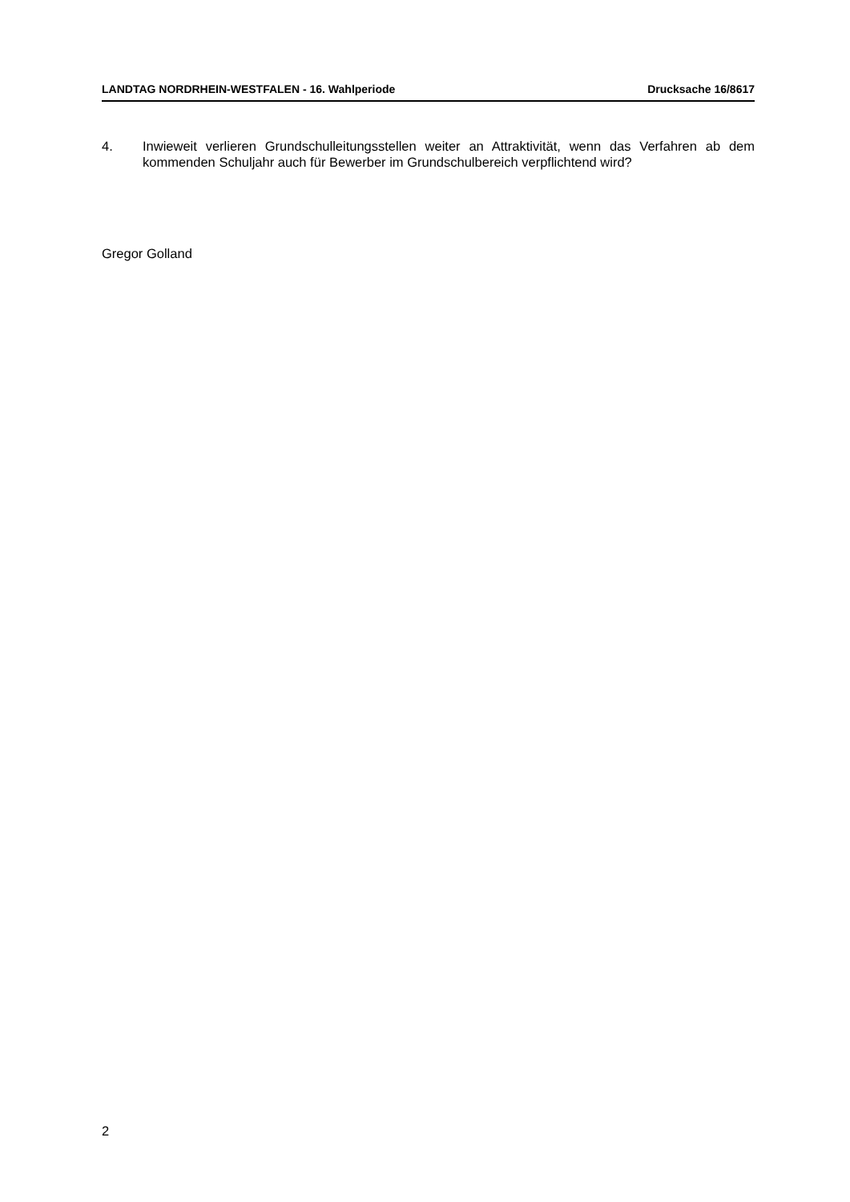LANDTAG NORDRHEIN-WESTFALEN - 16. Wahlperiode Drucksache 16/8617
4. Inwieweit verlieren Grundschulleitungsstellen weiter an Attraktivität, wenn das Verfahren ab dem kommenden Schuljahr auch für Bewerber im Grundschulbereich verpflichtend wird?
Gregor Golland
2